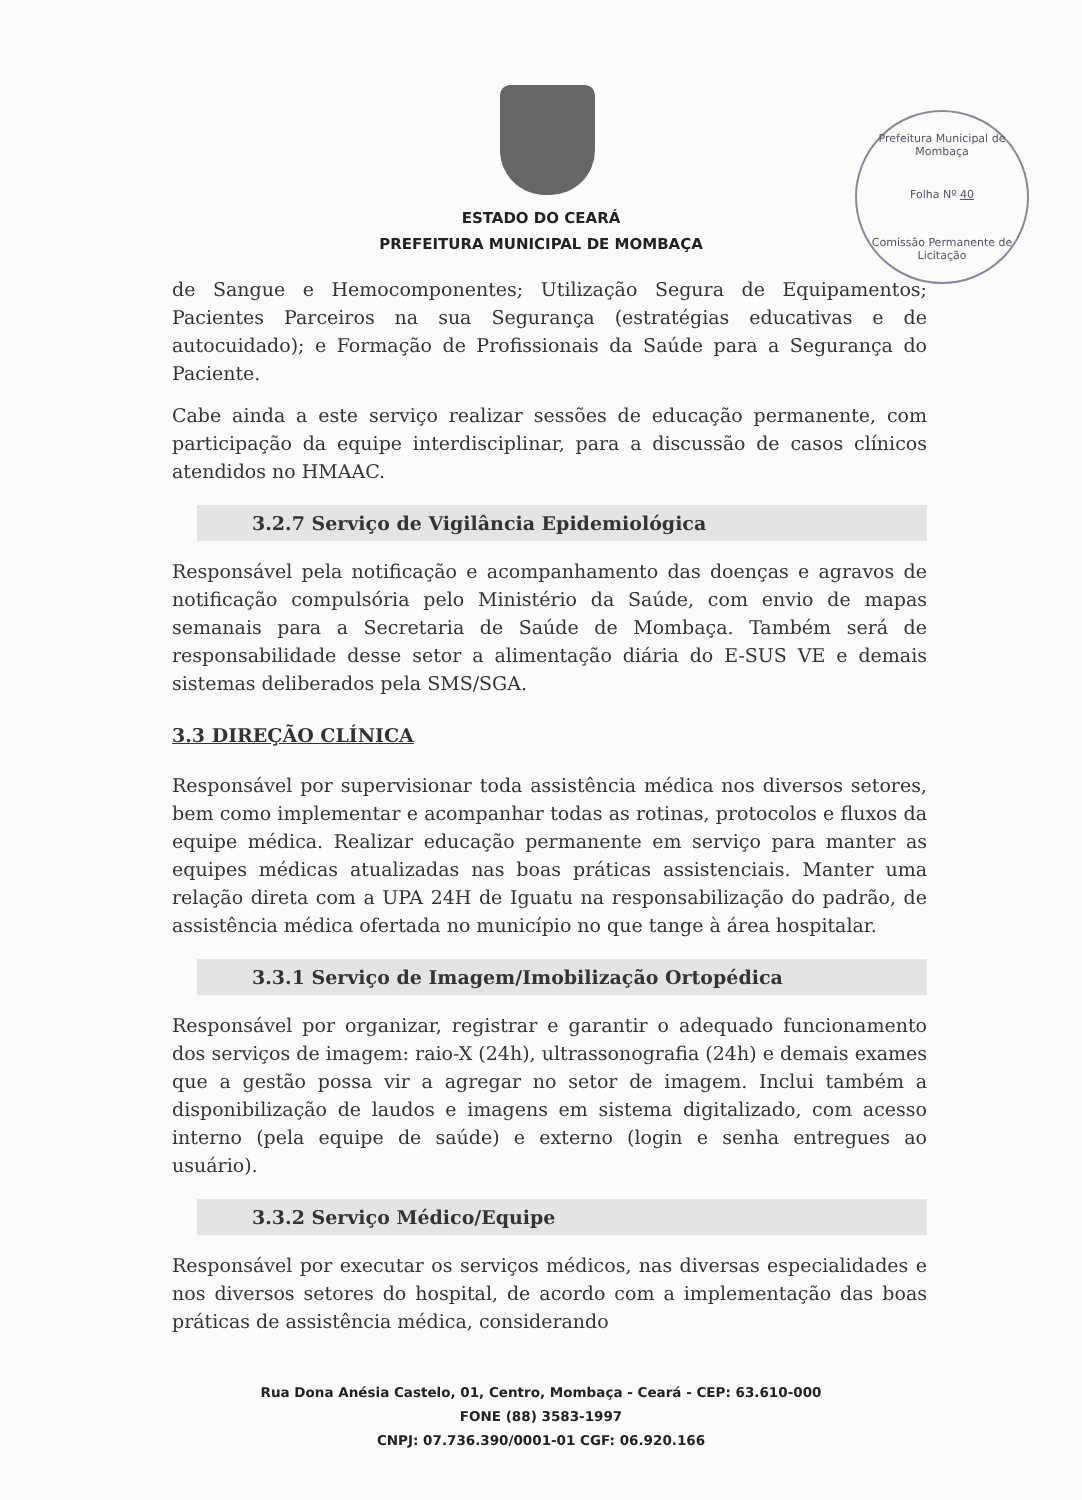Prefeitura Municipal de Mombaça
Folha Nº 40
Comissão Permanente de Licitação
ESTADO DO CEARÁ
PREFEITURA MUNICIPAL DE MOMBAÇA
de Sangue e Hemocomponentes; Utilização Segura de Equipamentos; Pacientes Parceiros na sua Segurança (estratégias educativas e de autocuidado); e Formação de Profissionais da Saúde para a Segurança do Paciente.
Cabe ainda a este serviço realizar sessões de educação permanente, com participação da equipe interdisciplinar, para a discussão de casos clínicos atendidos no HMAAC.
3.2.7 Serviço de Vigilância Epidemiológica
Responsável pela notificação e acompanhamento das doenças e agravos de notificação compulsória pelo Ministério da Saúde, com envio de mapas semanais para a Secretaria de Saúde de Mombaça. Também será de responsabilidade desse setor a alimentação diária do E-SUS VE e demais sistemas deliberados pela SMS/SGA.
3.3 DIREÇÃO CLÍNICA
Responsável por supervisionar toda assistência médica nos diversos setores, bem como implementar e acompanhar todas as rotinas, protocolos e fluxos da equipe médica. Realizar educação permanente em serviço para manter as equipes médicas atualizadas nas boas práticas assistenciais. Manter uma relação direta com a UPA 24H de Iguatu na responsabilização do padrão, de assistência médica ofertada no município no que tange à área hospitalar.
3.3.1 Serviço de Imagem/Imobilização Ortopédica
Responsável por organizar, registrar e garantir o adequado funcionamento dos serviços de imagem: raio-X (24h), ultrassonografia (24h) e demais exames que a gestão possa vir a agregar no setor de imagem. Inclui também a disponibilização de laudos e imagens em sistema digitalizado, com acesso interno (pela equipe de saúde) e externo (login e senha entregues ao usuário).
3.3.2 Serviço Médico/Equipe
Responsável por executar os serviços médicos, nas diversas especialidades e nos diversos setores do hospital, de acordo com a implementação das boas práticas de assistência médica, considerando
Rua Dona Anésia Castelo, 01, Centro, Mombaça - Ceará - CEP: 63.610-000
FONE (88) 3583-1997
CNPJ: 07.736.390/0001-01 CGF: 06.920.166